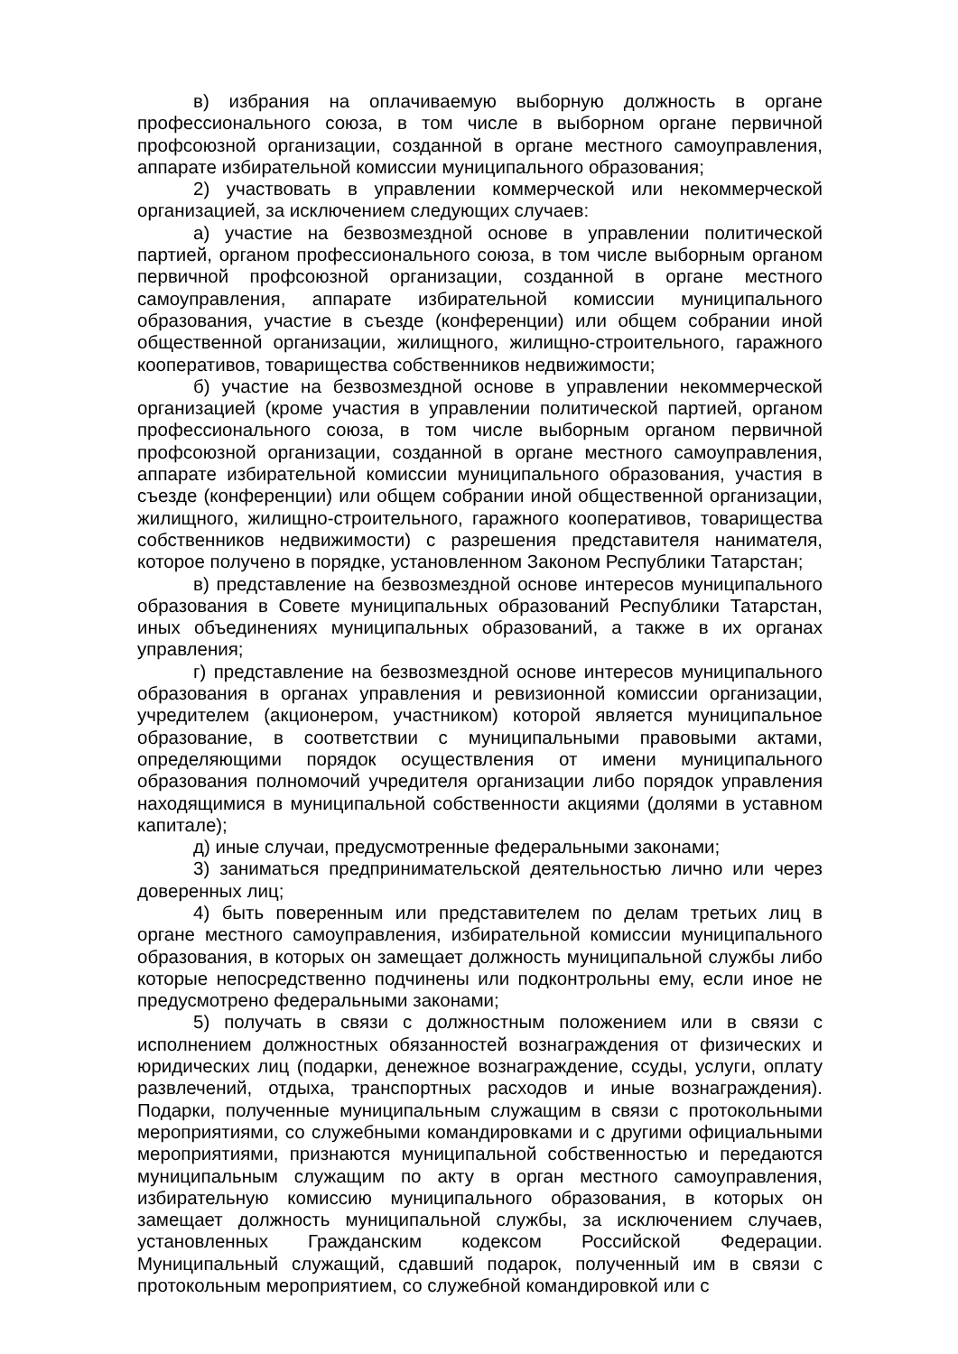в) избрания на оплачиваемую выборную должность в органе профессионального союза, в том числе в выборном органе первичной профсоюзной организации, созданной в органе местного самоуправления, аппарате избирательной комиссии муниципального образования;
2) участвовать в управлении коммерческой или некоммерческой организацией, за исключением следующих случаев:
а) участие на безвозмездной основе в управлении политической партией, органом профессионального союза, в том числе выборным органом первичной профсоюзной организации, созданной в органе местного самоуправления, аппарате избирательной комиссии муниципального образования, участие в съезде (конференции) или общем собрании иной общественной организации, жилищного, жилищно-строительного, гаражного кооперативов, товарищества собственников недвижимости;
б) участие на безвозмездной основе в управлении некоммерческой организацией (кроме участия в управлении политической партией, органом профессионального союза, в том числе выборным органом первичной профсоюзной организации, созданной в органе местного самоуправления, аппарате избирательной комиссии муниципального образования, участия в съезде (конференции) или общем собрании иной общественной организации, жилищного, жилищно-строительного, гаражного кооперативов, товарищества собственников недвижимости) с разрешения представителя нанимателя, которое получено в порядке, установленном Законом Республики Татарстан;
в) представление на безвозмездной основе интересов муниципального образования в Совете муниципальных образований Республики Татарстан, иных объединениях муниципальных образований, а также в их органах управления;
г) представление на безвозмездной основе интересов муниципального образования в органах управления и ревизионной комиссии организации, учредителем (акционером, участником) которой является муниципальное образование, в соответствии с муниципальными правовыми актами, определяющими порядок осуществления от имени муниципального образования полномочий учредителя организации либо порядок управления находящимися в муниципальной собственности акциями (долями в уставном капитале);
д) иные случаи, предусмотренные федеральными законами;
3) заниматься предпринимательской деятельностью лично или через доверенных лиц;
4) быть поверенным или представителем по делам третьих лиц в органе местного самоуправления, избирательной комиссии муниципального образования, в которых он замещает должность муниципальной службы либо которые непосредственно подчинены или подконтрольны ему, если иное не предусмотрено федеральными законами;
5) получать в связи с должностным положением или в связи с исполнением должностных обязанностей вознаграждения от физических и юридических лиц (подарки, денежное вознаграждение, ссуды, услуги, оплату развлечений, отдыха, транспортных расходов и иные вознаграждения). Подарки, полученные муниципальным служащим в связи с протокольными мероприятиями, со служебными командировками и с другими официальными мероприятиями, признаются муниципальной собственностью и передаются муниципальным служащим по акту в орган местного самоуправления, избирательную комиссию муниципального образования, в которых он замещает должность муниципальной службы, за исключением случаев, установленных Гражданским кодексом Российской Федерации. Муниципальный служащий, сдавший подарок, полученный им в связи с протокольным мероприятием, со служебной командировкой или с